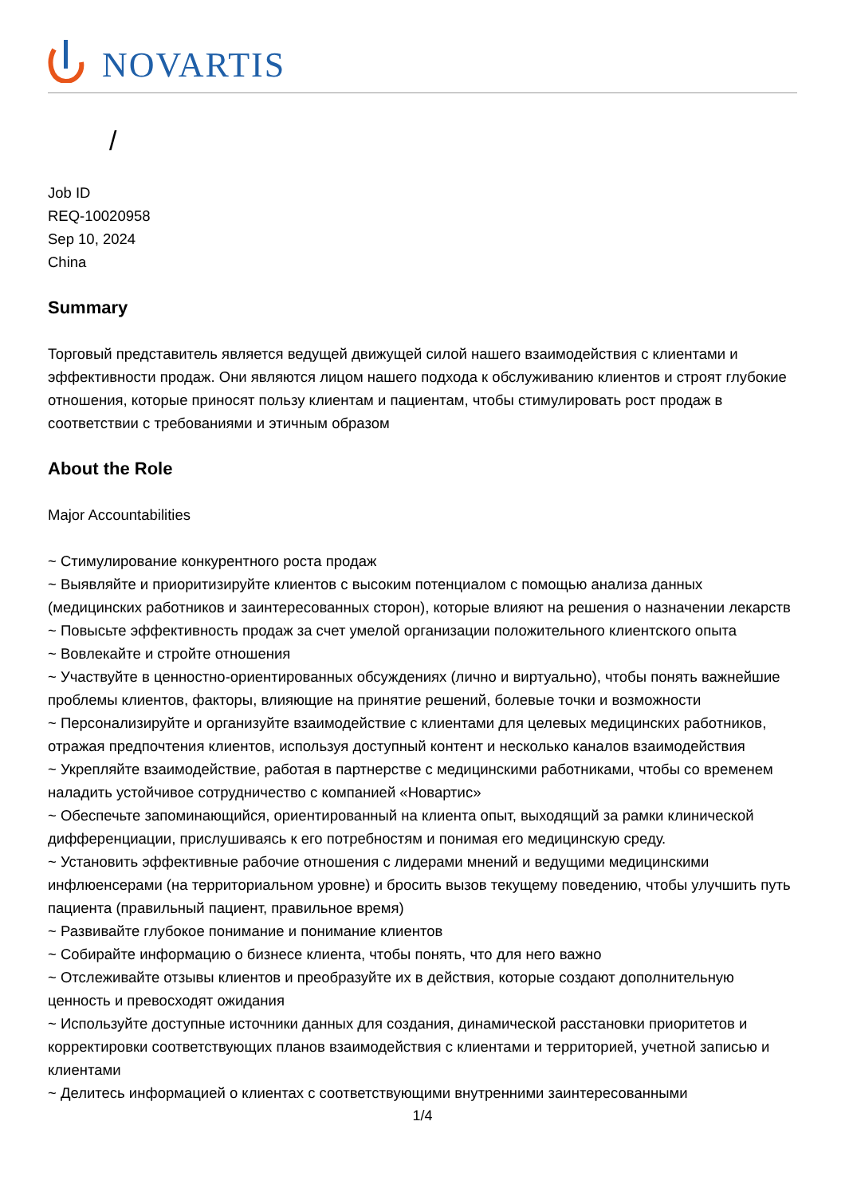NOVARTIS
/
Job ID
REQ-10020958
Sep 10, 2024
China
Summary
Торговый представитель является ведущей движущей силой нашего взаимодействия с клиентами и эффективности продаж. Они являются лицом нашего подхода к обслуживанию клиентов и строят глубокие отношения, которые приносят пользу клиентам и пациентам, чтобы стимулировать рост продаж в соответствии с требованиями и этичным образом
About the Role
Major Accountabilities
~ Стимулирование конкурентного роста продаж
~ Выявляйте и приоритизируйте клиентов с высоким потенциалом с помощью анализа данных (медицинских работников и заинтересованных сторон), которые влияют на решения о назначении лекарств
~ Повысьте эффективность продаж за счет умелой организации положительного клиентского опыта
~ Вовлекайте и стройте отношения
~ Участвуйте в ценностно-ориентированных обсуждениях (лично и виртуально), чтобы понять важнейшие проблемы клиентов, факторы, влияющие на принятие решений, болевые точки и возможности
~ Персонализируйте и организуйте взаимодействие с клиентами для целевых медицинских работников, отражая предпочтения клиентов, используя доступный контент и несколько каналов взаимодействия
~ Укрепляйте взаимодействие, работая в партнерстве с медицинскими работниками, чтобы со временем наладить устойчивое сотрудничество с компанией «Новартис»
~ Обеспечьте запоминающийся, ориентированный на клиента опыт, выходящий за рамки клинической дифференциации, прислушиваясь к его потребностям и понимая его медицинскую среду.
~ Установить эффективные рабочие отношения с лидерами мнений и ведущими медицинскими инфлюенсерами (на территориальном уровне) и бросить вызов текущему поведению, чтобы улучшить путь пациента (правильный пациент, правильное время)
~ Развивайте глубокое понимание и понимание клиентов
~ Собирайте информацию о бизнесе клиента, чтобы понять, что для него важно
~ Отслеживайте отзывы клиентов и преобразуйте их в действия, которые создают дополнительную ценность и превосходят ожидания
~ Используйте доступные источники данных для создания, динамической расстановки приоритетов и корректировки соответствующих планов взаимодействия с клиентами и территорией, учетной записью и клиентами
~ Делитесь информацией о клиентах с соответствующими внутренними заинтересованными
1/4